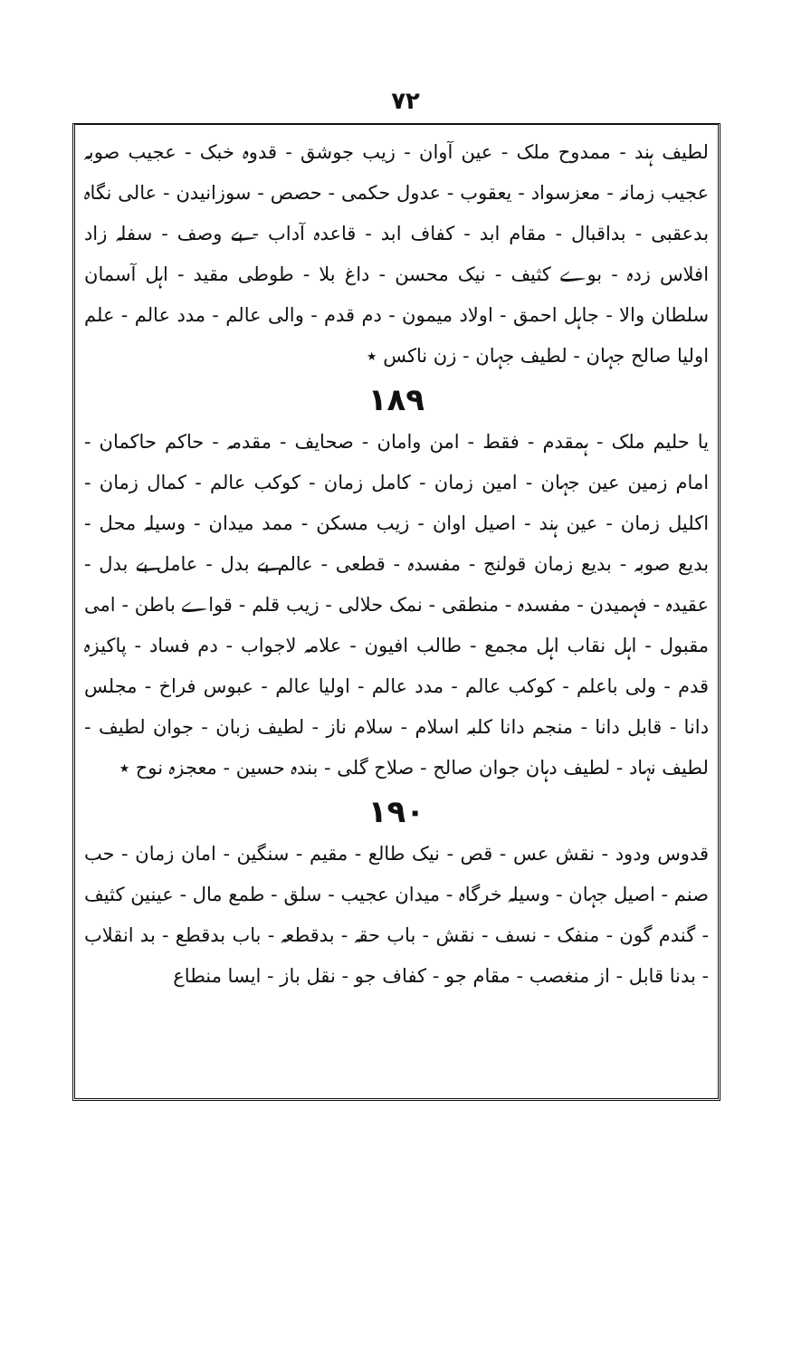۷۲
لطیف ہند - ممدوح ملک - عین آوان - زیب جوشق - قدوہ خبک - عجیب صوبہ عجیب زمانہ - معزسواد - یعقوب - عدول حکمی - حصص - سوزانیدن - عالی نگاہ بدعقبی - بداقبال - مقام ابد - کفاف ابد - قاعدہ آداب - بے وصف - سفلہ زاد افلاس زدہ - بوے کثیف - نیک محسن - داغ بلا - طوطی مقید - اہل آسمان سلطان والا - جاہل احمق - اولاد میمون - دم قدم - والی عالم - مدد عالم - علم اولیا صالح جہان - لطیف جہان - زن ناکس ٭
۱۸۹
یا حلیم ملک - ہمقدم - فقط - امن وامان - صحایف - مقدمہ - حاکم حاکمان - امام زمین عین جہان - امین زمان - کامل زمان - کوکب عالم - کمال زمان - اکلیل زمان - عین ہند - اصیل اوان - زیب مسکن - ممد میدان - وسیلہ محل - بدیع صوبہ - بدیع زمان قولنج - مفسدہ - قطعی - عالم بے بدل - عامل بے بدل - عقیدہ - فہمیدن - مفسدہ - منطقی - نمک حلالی - زیب قلم - قواے باطن - امی مقبول - اہل نقاب اہل مجمع - طالب افیون - علامہ لاجواب - دم فساد - پاکیزہ قدم - ولی باعلم - کوکب عالم - مدد عالم - اولیا عالم - عبوس فراخ - مجلس دانا - قابل دانا - منجم دانا کلبہ اسلام - سلام ناز - لطیف زبان - جوان لطیف - لطیف نہاد - لطیف دہان جوان صالح - صلاح گلی - بندہ حسین - معجزہ نوح ٭
۱۹۰
قدوس ودود - نقش عس - قص - نیک طالع - مقیم - سنگین - امان زمان - حب صنم - اصیل جہان - وسیلہ خرگاہ - میدان عجیب - سلق - طمع مال - عینین کثیف - گندم گون - منفک - نسف - نقش - باب حقہ - بدقطعہ - باب بدقطع - بد انقلاب - بدنا قابل - از منغصب - مقام جو - کفاف جو - نقل باز - ایسا منطاع